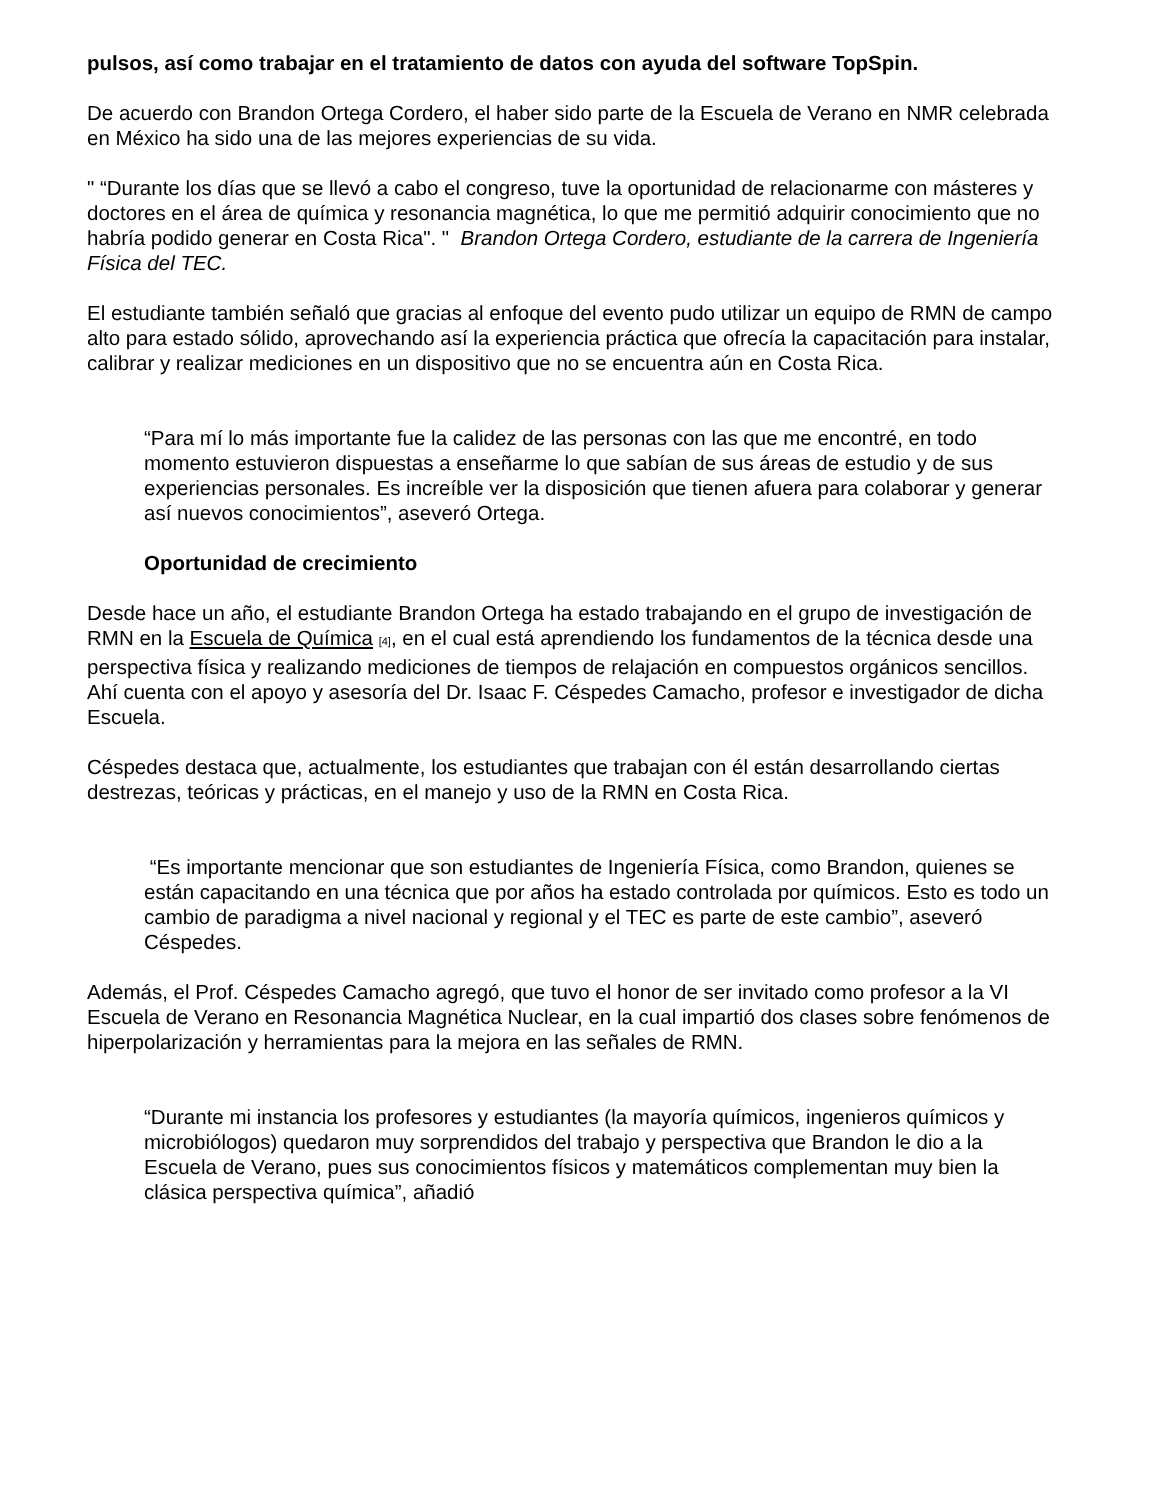pulsos, así como trabajar en el tratamiento de datos con ayuda del software TopSpin.
De acuerdo con Brandon Ortega Cordero, el haber sido parte de la Escuela de Verano en NMR celebrada en México ha sido una de las mejores experiencias de su vida.
" “Durante los días que se llevó a cabo el congreso, tuve la oportunidad de relacionarme con másteres y doctores en el área de química y resonancia magnética, lo que me permitió adquirir conocimiento que no habría podido generar en Costa Rica". " Brandon Ortega Cordero, estudiante de la carrera de Ingeniería Física del TEC.
El estudiante también señaló que gracias al enfoque del evento pudo utilizar un equipo de RMN de campo alto para estado sólido, aprovechando así la experiencia práctica que ofrecía la capacitación para instalar, calibrar y realizar mediciones en un dispositivo que no se encuentra aún en Costa Rica.
“Para mí lo más importante fue la calidez de las personas con las que me encontré, en todo momento estuvieron dispuestas a enseñarme lo que sabían de sus áreas de estudio y de sus experiencias personales. Es increíble ver la disposición que tienen afuera para colaborar y generar así nuevos conocimientos”, aseveró Ortega.
Oportunidad de crecimiento
Desde hace un año, el estudiante Brandon Ortega ha estado trabajando en el grupo de investigación de RMN en la Escuela de Química [4], en el cual está aprendiendo los fundamentos de la técnica desde una perspectiva física y realizando mediciones de tiempos de relajación en compuestos orgánicos sencillos. Ahí cuenta con el apoyo y asesoría del Dr. Isaac F. Céspedes Camacho, profesor e investigador de dicha Escuela.
Céspedes destaca que, actualmente, los estudiantes que trabajan con él están desarrollando ciertas destrezas, teóricas y prácticas, en el manejo y uso de la RMN en Costa Rica.
“Es importante mencionar que son estudiantes de Ingeniería Física, como Brandon, quienes se están capacitando en una técnica que por años ha estado controlada por químicos. Esto es todo un cambio de paradigma a nivel nacional y regional y el TEC es parte de este cambio”, aseveró Céspedes.
Además, el Prof. Céspedes Camacho agregó, que tuvo el honor de ser invitado como profesor a la VI Escuela de Verano en Resonancia Magnética Nuclear, en la cual impartió dos clases sobre fenómenos de hiperpolarización y herramientas para la mejora en las señales de RMN.
“Durante mi instancia los profesores y estudiantes (la mayoría químicos, ingenieros químicos y microbiólogos) quedaron muy sorprendidos del trabajo y perspectiva que Brandon le dio a la Escuela de Verano, pues sus conocimientos físicos y matemáticos complementan muy bien la clásica perspectiva química”, añadió